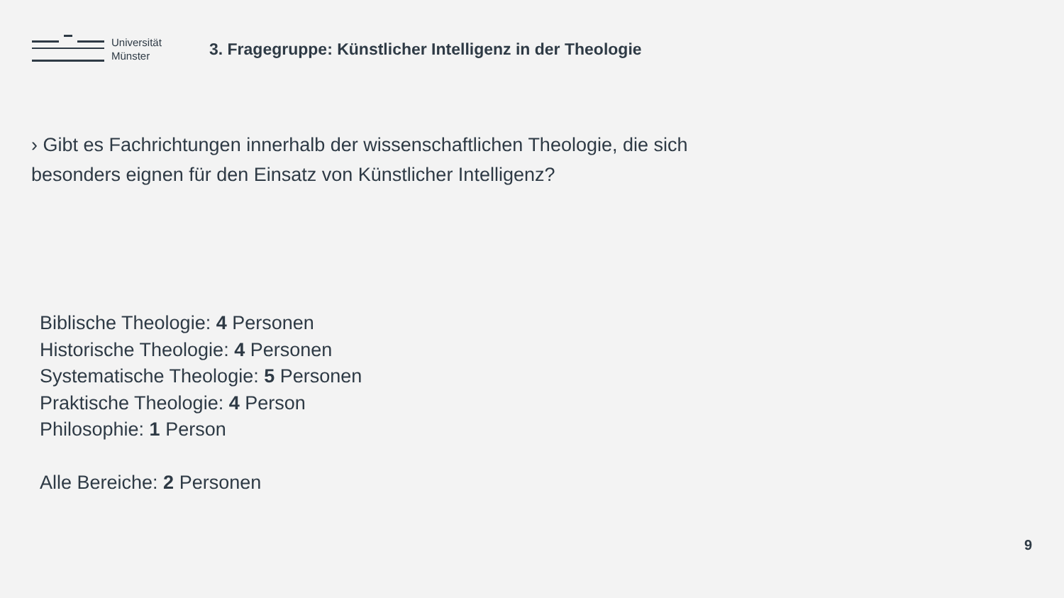Universität
Münster
3. Fragegruppe: Künstlicher Intelligenz in der Theologie
› Gibt es Fachrichtungen innerhalb der wissenschaftlichen Theologie, die sich besonders eignen für den Einsatz von Künstlicher Intelligenz?
Biblische Theologie: 4 Personen
Historische Theologie: 4 Personen
Systematische Theologie: 5 Personen
Praktische Theologie: 4 Person
Philosophie: 1 Person
Alle Bereiche: 2 Personen
9